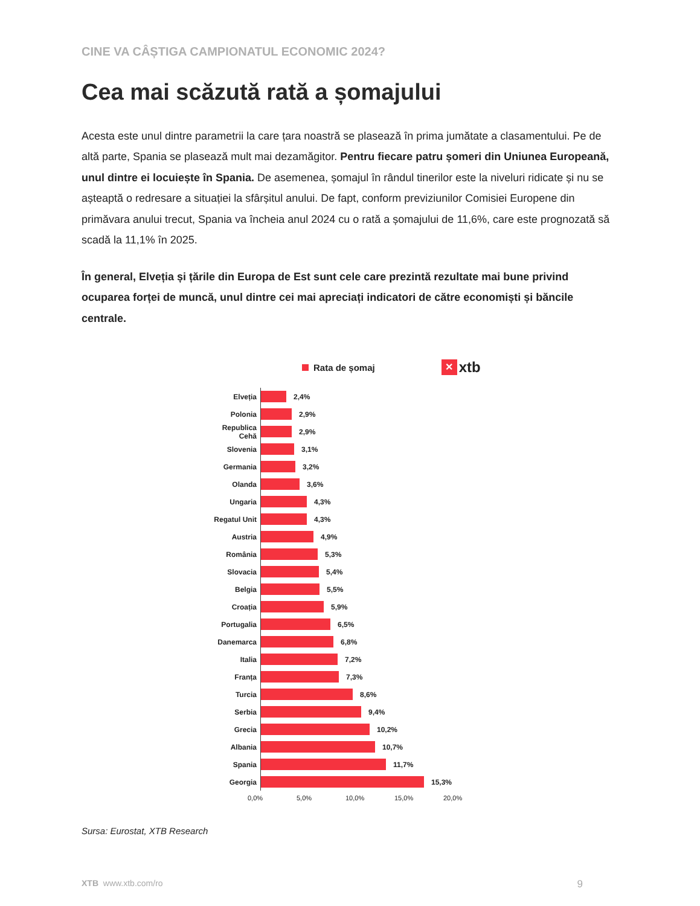CINE VA CÂȘTIGA CAMPIONATUL ECONOMIC 2024?
Cea mai scăzută rată a șomajului
Acesta este unul dintre parametrii la care țara noastră se plasează în prima jumătate a clasamentului. Pe de altă parte, Spania se plasează mult mai dezamăgitor. Pentru fiecare patru șomeri din Uniunea Europeană, unul dintre ei locuiește în Spania. De asemenea, șomajul în rândul tinerilor este la niveluri ridicate și nu se așteaptă o redresare a situației la sfârșitul anului. De fapt, conform previziunilor Comisiei Europene din primăvara anului trecut, Spania va încheia anul 2024 cu o rată a șomajului de 11,6%, care este prognozată să scadă la 11,1% în 2025.
În general, Elveția și țările din Europa de Est sunt cele care prezintă rezultate mai bune privind ocuparea forței de muncă, unul dintre cei mai apreciați indicatori de către economiști și băncile centrale.
Rata de șomaj ✕ xtb
Elveția
2,4%
Polonia
2,9%
Republica Cehă
2,9%
Slovenia
3,1%
Germania
3,2%
Olanda
3,6%
Ungaria
4,3%
Regatul Unit
4,3%
Austria
4,9%
România
5,3%
Slovacia
5,4%
Belgia
5,5%
Croația
5,9%
Portugalia
6,5%
Danemarca
6,8%
Italia
7,2%
Franța
7,3%
Turcia
8,6%
Serbia
9,4%
Grecia
10,2%
Albania
10,7%
Spania
11,7%
Georgia
15,3%
0,0% 5,0% 10,0% 15,0% 20,0%
Sursa: Eurostat, XTB Research
XTB www.xtb.com/ro 9